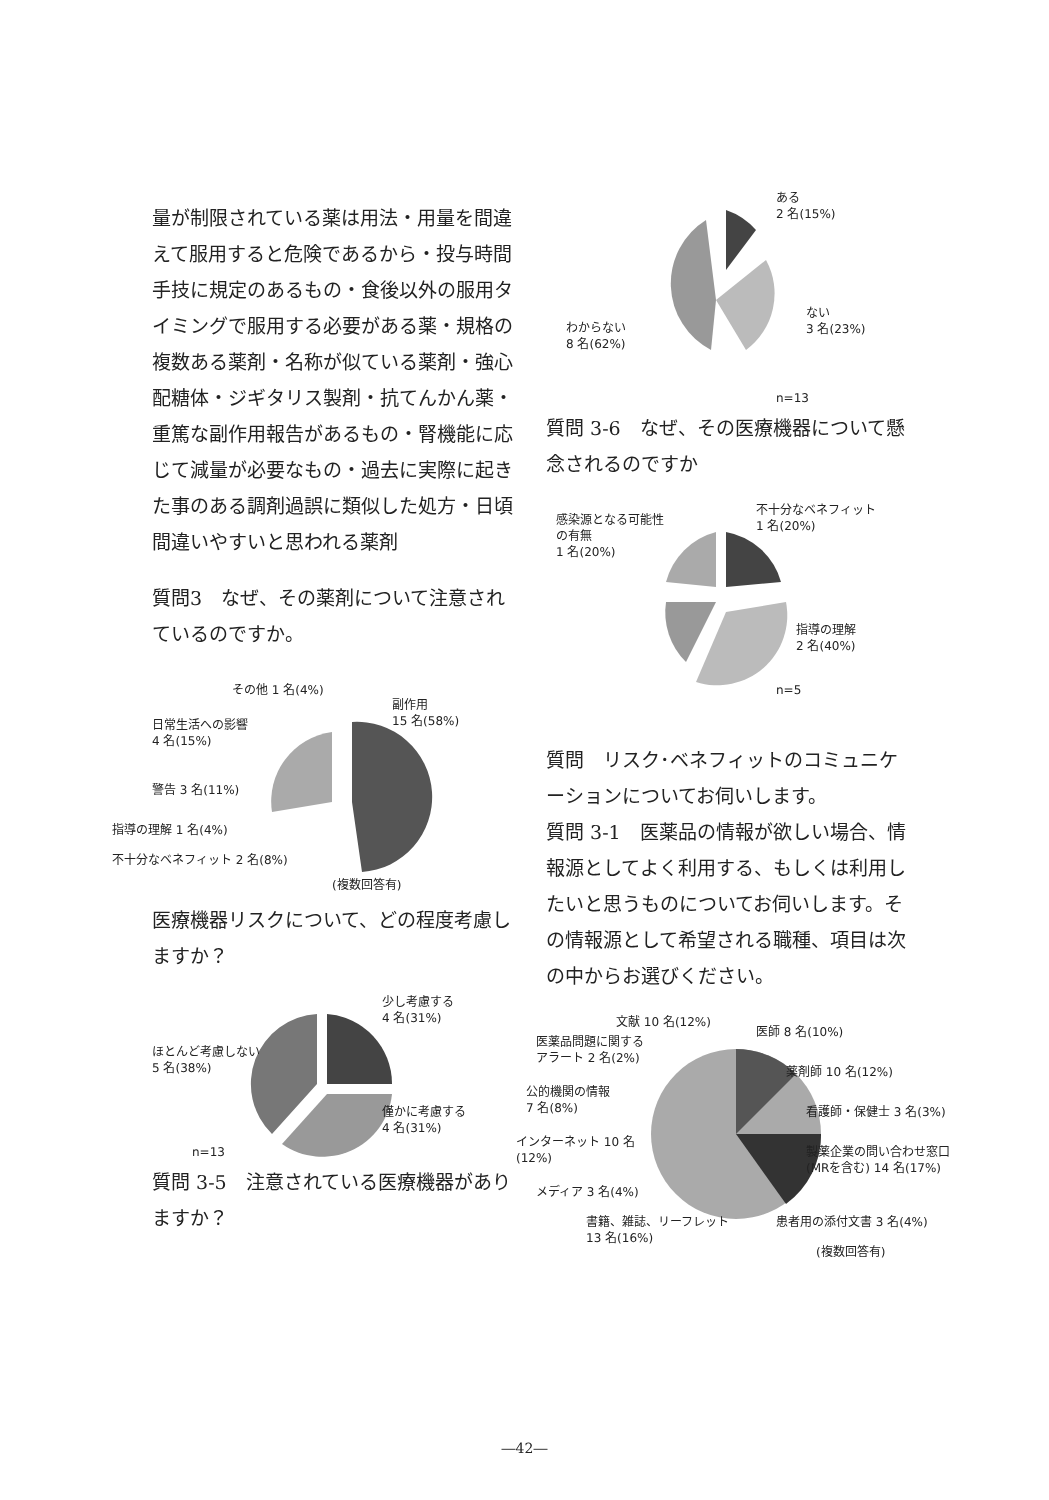量が制限されている薬は用法・用量を間違えて服用すると危険であるから・投与時間手技に規定のあるもの・食後以外の服用タイミングで服用する必要がある薬・規格の複数ある薬剤・名称が似ている薬剤・強心配糖体・ジギタリス製剤・抗てんかん薬・重篤な副作用報告があるもの・腎機能に応じて減量が必要なもの・過去に実際に起きた事のある調剤過誤に類似した処方・日頃間違いやすいと思われる薬剤
質問3　なぜ、その薬剤について注意されているのですか。
その他 1 名(4%)
副作用
15 名(58%) 日常生活への影響
4 名(15%)
警告 3 名(11%)
指導の理解 1 名(4%)
不十分なベネフィット 2 名(8%)
(複数回答有)
医療機器リスクについて、どの程度考慮しますか？
少し考慮する
4 名(31%)
ほとんど考慮しない
5 名(38%)
僅かに考慮する
4 名(31%)
n=13
質問 3-5　注意されている医療機器がありますか？
ある
2 名(15%)
わからない
8 名(62%)
ない
3 名(23%)
n=13
質問 3-6　なぜ、その医療機器について懸念されるのですか
不十分なベネフィット
1 名(20%) 感染源となる可能性
の有無
1 名(20%)
指導の理解
2 名(40%)
n=5
質問　リスク･ベネフィットのコミュニケーションについてお伺いします。
質問 3-1　医薬品の情報が欲しい場合、情報源としてよく利用する、もしくは利用したいと思うものについてお伺いします。その情報源として希望される職種、項目は次の中からお選びください。
文献 10 名(12%)
医師 8 名(10%)
医薬品問題に関する
アラート 2 名(2%)
薬剤師 10 名(12%)
公的機関の情報
7 名(8%) 看護師・保健士 3 名(3%)
インターネット 10 名
(12%) 製薬企業の問い合わせ窓口
(MRを含む) 14 名(17%)
メディア 3 名(4%)
書籍、雑誌、リーフレット
13 名(16%)
患者用の添付文書 3 名(4%)
(複数回答有)
―42―